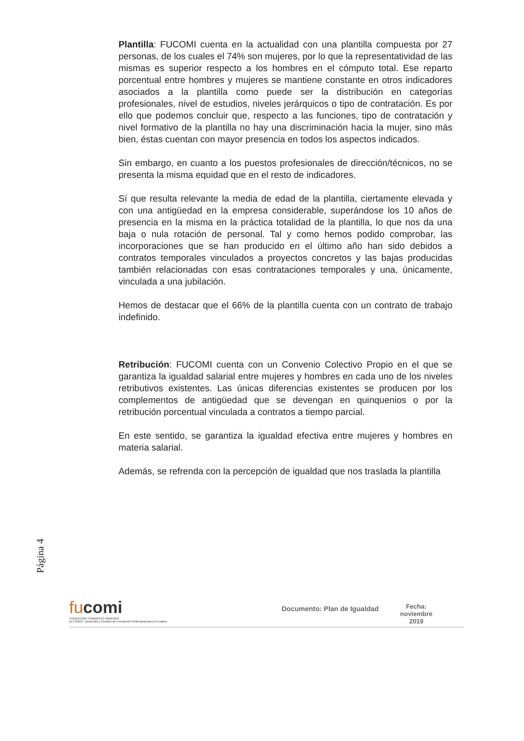Plantilla: FUCOMI cuenta en la actualidad con una plantilla compuesta por 27 personas, de los cuales el 74% son mujeres, por lo que la representatividad de las mismas es superior respecto a los hombres en el cómputo total. Ese reparto porcentual entre hombres y mujeres se mantiene constante en otros indicadores asociados a la plantilla como puede ser la distribución en categorías profesionales, nivel de estudios, niveles jerárquicos o tipo de contratación. Es por ello que podemos concluir que, respecto a las funciones, tipo de contratación y nivel formativo de la plantilla no hay una discriminación hacia la mujer, sino más bien, éstas cuentan con mayor presencia en todos los aspectos indicados.
Sin embargo, en cuanto a los puestos profesionales de dirección/técnicos, no se presenta la misma equidad que en el resto de indicadores.
Sí que resulta relevante la media de edad de la plantilla, ciertamente elevada y con una antigüedad en la empresa considerable, superándose los 10 años de presencia en la misma en la práctica totalidad de la plantilla, lo que nos da una baja o nula rotación de personal. Tal y como hemos podido comprobar, las incorporaciones que se han producido en el último año han sido debidos a contratos temporales vinculados a proyectos concretos y las bajas producidas también relacionadas con esas contrataciones temporales y una, únicamente, vinculada a una jubilación.
Hemos de destacar que el 66% de la plantilla cuenta con un contrato de trabajo indefinido.
Retribución: FUCOMI cuenta con un Convenio Colectivo Propio en el que se garantiza la igualdad salarial entre mujeres y hombres en cada uno de los niveles retributivos existentes. Las únicas diferencias existentes se producen por los complementos de antigüedad que se devengan en quinquenios o por la retribución porcentual vinculada a contratos a tiempo parcial.
En este sentido, se garantiza la igualdad efectiva entre mujeres y hombres en materia salarial.
Además, se refrenda con la percepción de igualdad que nos traslada la plantilla
Página 4
fucomi
FUNDACIÓN COMARCAS MINERAS
ALCANCE: Desarrollo y Gestión de Formación Profesional para el Empleo
Documento: Plan de Igualdad
Fecha:
noviembre
2019